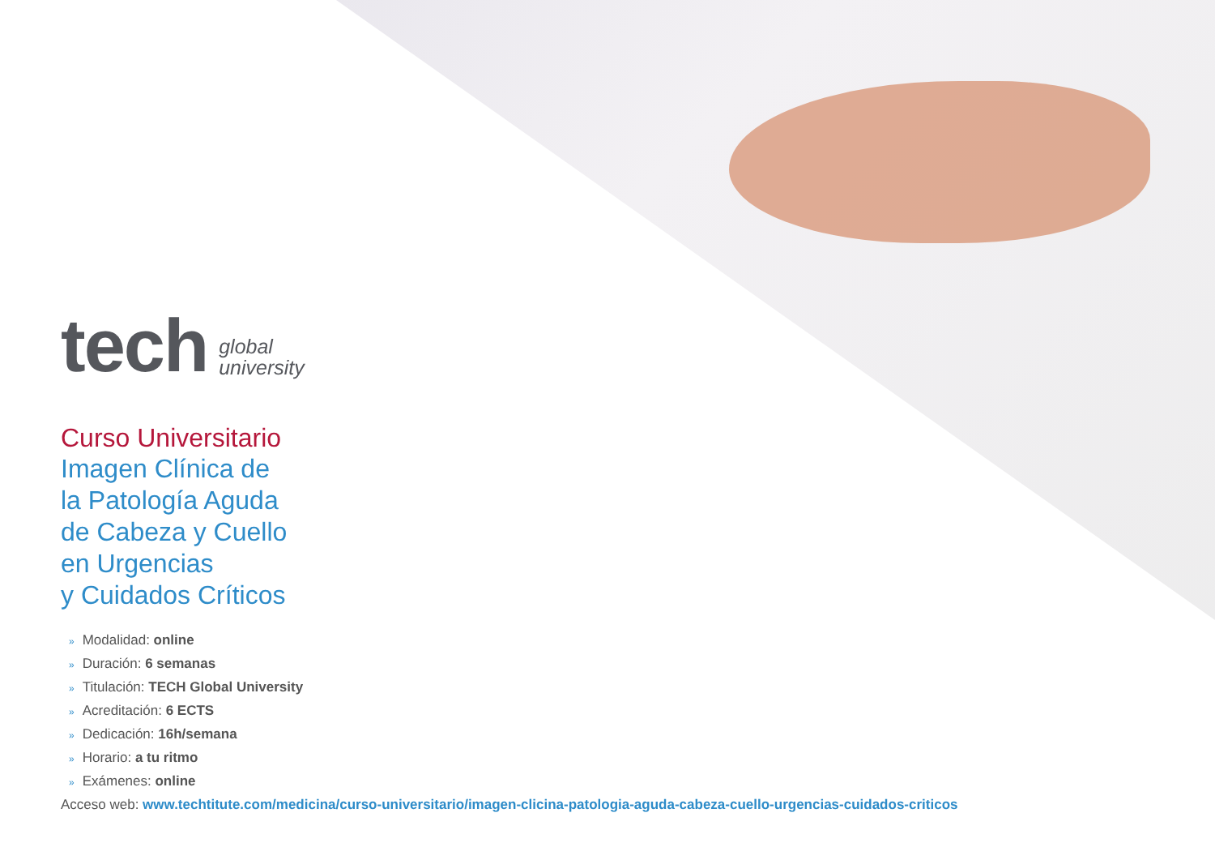tech
global
university
Curso Universitario
Imagen Clínica de
la Patología Aguda
de Cabeza y Cuello
en Urgencias
y Cuidados Críticos
» Modalidad: online
» Duración: 6 semanas
» Titulación: TECH Global University
» Acreditación: 6 ECTS
» Dedicación: 16h/semana
» Horario: a tu ritmo
» Exámenes: online
Acceso web: www.techtitute.com/medicina/curso-universitario/imagen-clicina-patologia-aguda-cabeza-cuello-urgencias-cuidados-criticos